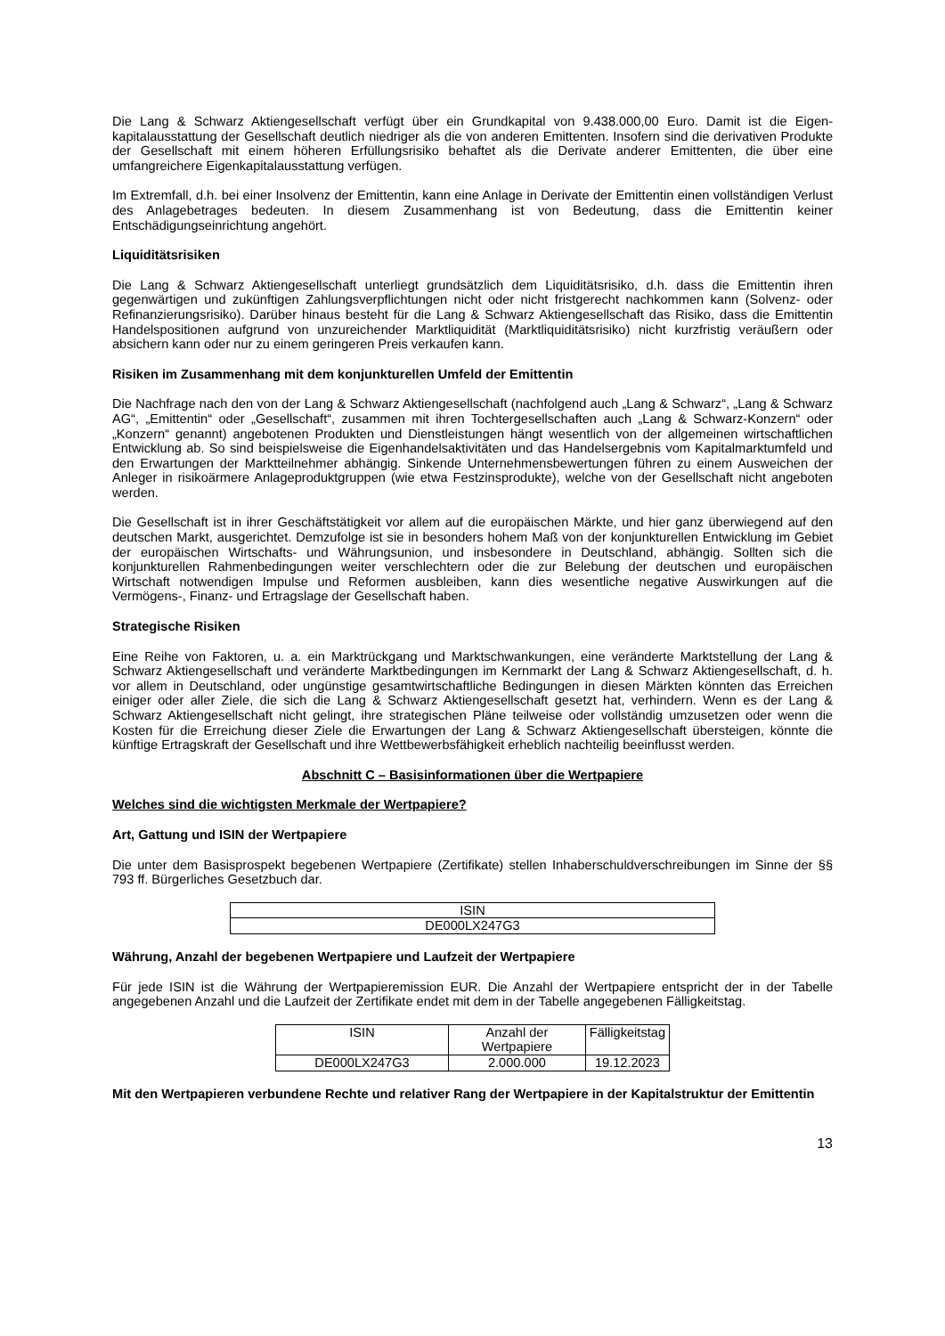Die Lang & Schwarz Aktiengesellschaft verfügt über ein Grundkapital von 9.438.000,00 Euro. Damit ist die Eigen-kapitalausstattung der Gesellschaft deutlich niedriger als die von anderen Emittenten. Insofern sind die derivativen Produkte der Gesellschaft mit einem höheren Erfüllungsrisiko behaftet als die Derivate anderer Emittenten, die über eine umfangreichere Eigenkapitalausstattung verfügen.
Im Extremfall, d.h. bei einer Insolvenz der Emittentin, kann eine Anlage in Derivate der Emittentin einen vollständigen Verlust des Anlagebetrages bedeuten. In diesem Zusammenhang ist von Bedeutung, dass die Emittentin keiner Entschädigungseinrichtung angehört.
Liquiditätsrisiken
Die Lang & Schwarz Aktiengesellschaft unterliegt grundsätzlich dem Liquiditätsrisiko, d.h. dass die Emittentin ihren gegenwärtigen und zukünftigen Zahlungsverpflichtungen nicht oder nicht fristgerecht nachkommen kann (Solvenz- oder Refinanzierungsrisiko). Darüber hinaus besteht für die Lang & Schwarz Aktiengesellschaft das Risiko, dass die Emittentin Handelspositionen aufgrund von unzureichender Marktliquidität (Marktliquiditätsrisiko) nicht kurzfristig veräußern oder absichern kann oder nur zu einem geringeren Preis verkaufen kann.
Risiken im Zusammenhang mit dem konjunkturellen Umfeld der Emittentin
Die Nachfrage nach den von der Lang & Schwarz Aktiengesellschaft (nachfolgend auch „Lang & Schwarz“, „Lang & Schwarz AG“, „Emittentin“ oder „Gesellschaft“, zusammen mit ihren Tochtergesellschaften auch „Lang & Schwarz-Konzern“ oder „Konzern“ genannt) angebotenen Produkten und Dienstleistungen hängt wesentlich von der allgemeinen wirtschaftlichen Entwicklung ab. So sind beispielsweise die Eigenhandelsaktivitäten und das Handelsergebnis vom Kapitalmarktumfeld und den Erwartungen der Marktteilnehmer abhängig. Sinkende Unternehmensbewertungen führen zu einem Ausweichen der Anleger in risikoärmere Anlageproduktgruppen (wie etwa Festzinsprodukte), welche von der Gesellschaft nicht angeboten werden.
Die Gesellschaft ist in ihrer Geschäftstätigkeit vor allem auf die europäischen Märkte, und hier ganz überwiegend auf den deutschen Markt, ausgerichtet. Demzufolge ist sie in besonders hohem Maß von der konjunkturellen Entwicklung im Gebiet der europäischen Wirtschafts- und Währungsunion, und insbesondere in Deutschland, abhängig. Sollten sich die konjunkturellen Rahmenbedingungen weiter verschlechtern oder die zur Belebung der deutschen und europäischen Wirtschaft notwendigen Impulse und Reformen ausbleiben, kann dies wesentliche negative Auswirkungen auf die Vermögens-, Finanz- und Ertragslage der Gesellschaft haben.
Strategische Risiken
Eine Reihe von Faktoren, u. a. ein Marktrückgang und Marktschwankungen, eine veränderte Marktstellung der Lang & Schwarz Aktiengesellschaft und veränderte Marktbedingungen im Kernmarkt der Lang & Schwarz Aktiengesellschaft, d. h. vor allem in Deutschland, oder ungünstige gesamtwirtschaftliche Bedingungen in diesen Märkten könnten das Erreichen einiger oder aller Ziele, die sich die Lang & Schwarz Aktiengesellschaft gesetzt hat, verhindern. Wenn es der Lang & Schwarz Aktiengesellschaft nicht gelingt, ihre strategischen Pläne teilweise oder vollständig umzusetzen oder wenn die Kosten für die Erreichung dieser Ziele die Erwartungen der Lang & Schwarz Aktiengesellschaft übersteigen, könnte die künftige Ertragskraft der Gesellschaft und ihre Wettbewerbsfähigkeit erheblich nachteilig beeinflusst werden.
Abschnitt C – Basisinformationen über die Wertpapiere
Welches sind die wichtigsten Merkmale der Wertpapiere?
Art, Gattung und ISIN der Wertpapiere
Die unter dem Basisprospekt begebenen Wertpapiere (Zertifikate) stellen Inhaberschuldverschreibungen im Sinne der §§ 793 ff. Bürgerliches Gesetzbuch dar.
| ISIN |
| DE000LX247G3 |
Währung, Anzahl der begebenen Wertpapiere und Laufzeit der Wertpapiere
Für jede ISIN ist die Währung der Wertpapieremission EUR. Die Anzahl der Wertpapiere entspricht der in der Tabelle angegebenen Anzahl und die Laufzeit der Zertifikate endet mit dem in der Tabelle angegebenen Fälligkeitstag.
| ISIN | Anzahl der Wertpapiere | Fälligkeitstag |
| DE000LX247G3 | 2.000.000 | 19.12.2023 |
Mit den Wertpapieren verbundene Rechte und relativer Rang der Wertpapiere in der Kapitalstruktur der Emittentin
13